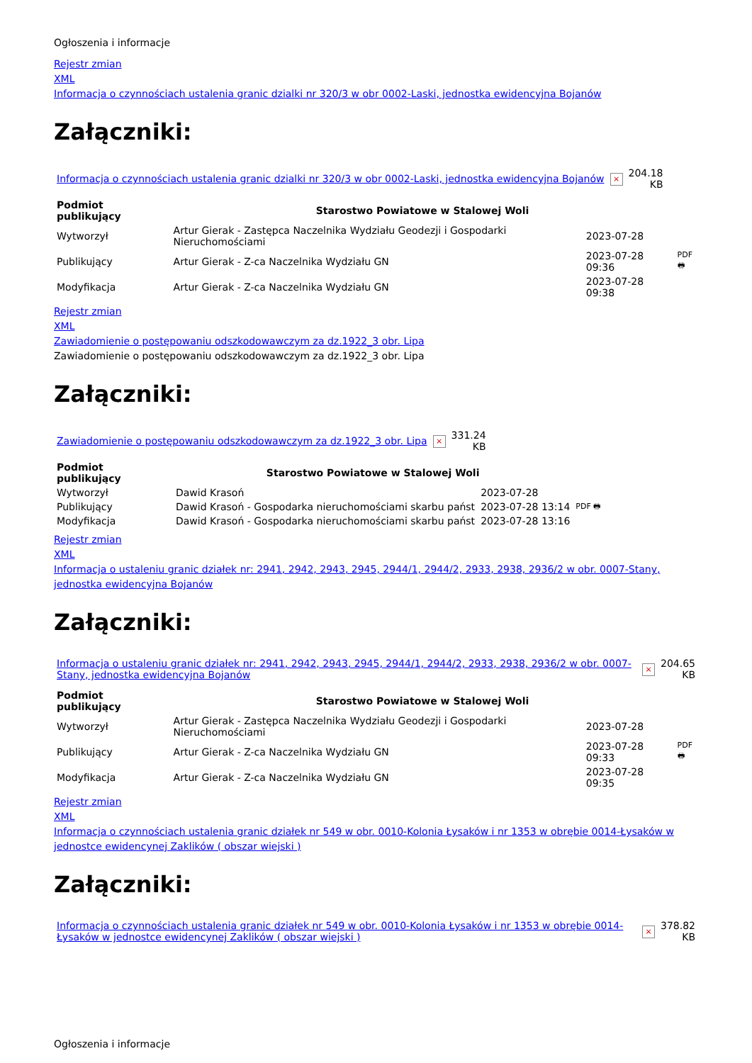Ogłoszenia i informacje
Rejestr zmian
XML
Informacja o czynnościach ustalenia granic dzialki nr 320/3 w obr 0002-Laski, jednostka ewidencyjna Bojanów
Załączniki:
| Informacja o czynnościach ustalenia granic dzialki nr 320/3 w obr 0002-Laski, jednostka ewidencyjna Bojanów | × | 204.18 KB |
| Podmiot publikujący | Starostwo Powiatowe w Stalowej Woli | | |
| --- | --- | --- | --- |
| Wytworzył | Artur Gierak - Zastępca Naczelnika Wydziału Geodezji i Gospodarki Nieruchomościami | 2023-07-28 | PDF 🖶 |
| Publikujący | Artur Gierak - Z-ca Naczelnika Wydziału GN | 2023-07-28 09:36 | |
| Modyfikacja | Artur Gierak - Z-ca Naczelnika Wydziału GN | 2023-07-28 09:38 | |
Rejestr zmian
XML
Zawiadomienie o postępowaniu odszkodowawczym za dz.1922_3 obr. Lipa
Zawiadomienie o postępowaniu odszkodowawczym za dz.1922_3 obr. Lipa
Załączniki:
| Zawiadomienie o postępowaniu odszkodowawczym za dz.1922_3 obr. Lipa | × | 331.24 KB |
| Podmiot publikujący | Starostwo Powiatowe w Stalowej Woli | | |
| --- | --- | --- | --- |
| Wytworzył | Dawid Krasoń | 2023-07-28 | PDF 🖶 |
| Publikujący | Dawid Krasoń - Gospodarka nieruchomościami skarbu państ | 2023-07-28 13:14 | |
| Modyfikacja | Dawid Krasoń - Gospodarka nieruchomościami skarbu państ | 2023-07-28 13:16 | |
Rejestr zmian
XML
Informacja o ustaleniu granic działek nr: 2941, 2942, 2943, 2945, 2944/1, 2944/2, 2933, 2938, 2936/2 w obr. 0007-Stany, jednostka ewidencyjna Bojanów
Załączniki:
| Informacja o ustaleniu granic działek nr: 2941, 2942, 2943, 2945, 2944/1, 2944/2, 2933, 2938, 2936/2 w obr. 0007-Stany, jednostka ewidencyjna Bojanów | × | 204.65 KB |
| Podmiot publikujący | Starostwo Powiatowe w Stalowej Woli | | |
| --- | --- | --- | --- |
| Wytworzył | Artur Gierak - Zastępca Naczelnika Wydziału Geodezji i Gospodarki Nieruchomościami | 2023-07-28 | PDF 🖶 |
| Publikujący | Artur Gierak - Z-ca Naczelnika Wydziału GN | 2023-07-28 09:33 | |
| Modyfikacja | Artur Gierak - Z-ca Naczelnika Wydziału GN | 2023-07-28 09:35 | |
Rejestr zmian
XML
Informacja o czynnościach ustalenia granic działek nr 549 w obr. 0010-Kolonia Łysaków i nr 1353 w obrębie 0014-Łysaków w jednostce ewidencynej Zaklików ( obszar wiejski )
Załączniki:
| Informacja o czynnościach ustalenia granic działek nr 549 w obr. 0010-Kolonia Łysaków i nr 1353 w obrębie 0014-Łysaków w jednostce ewidencynej Zaklików ( obszar wiejski ) | × | 378.82 KB |
Ogłoszenia i informacje